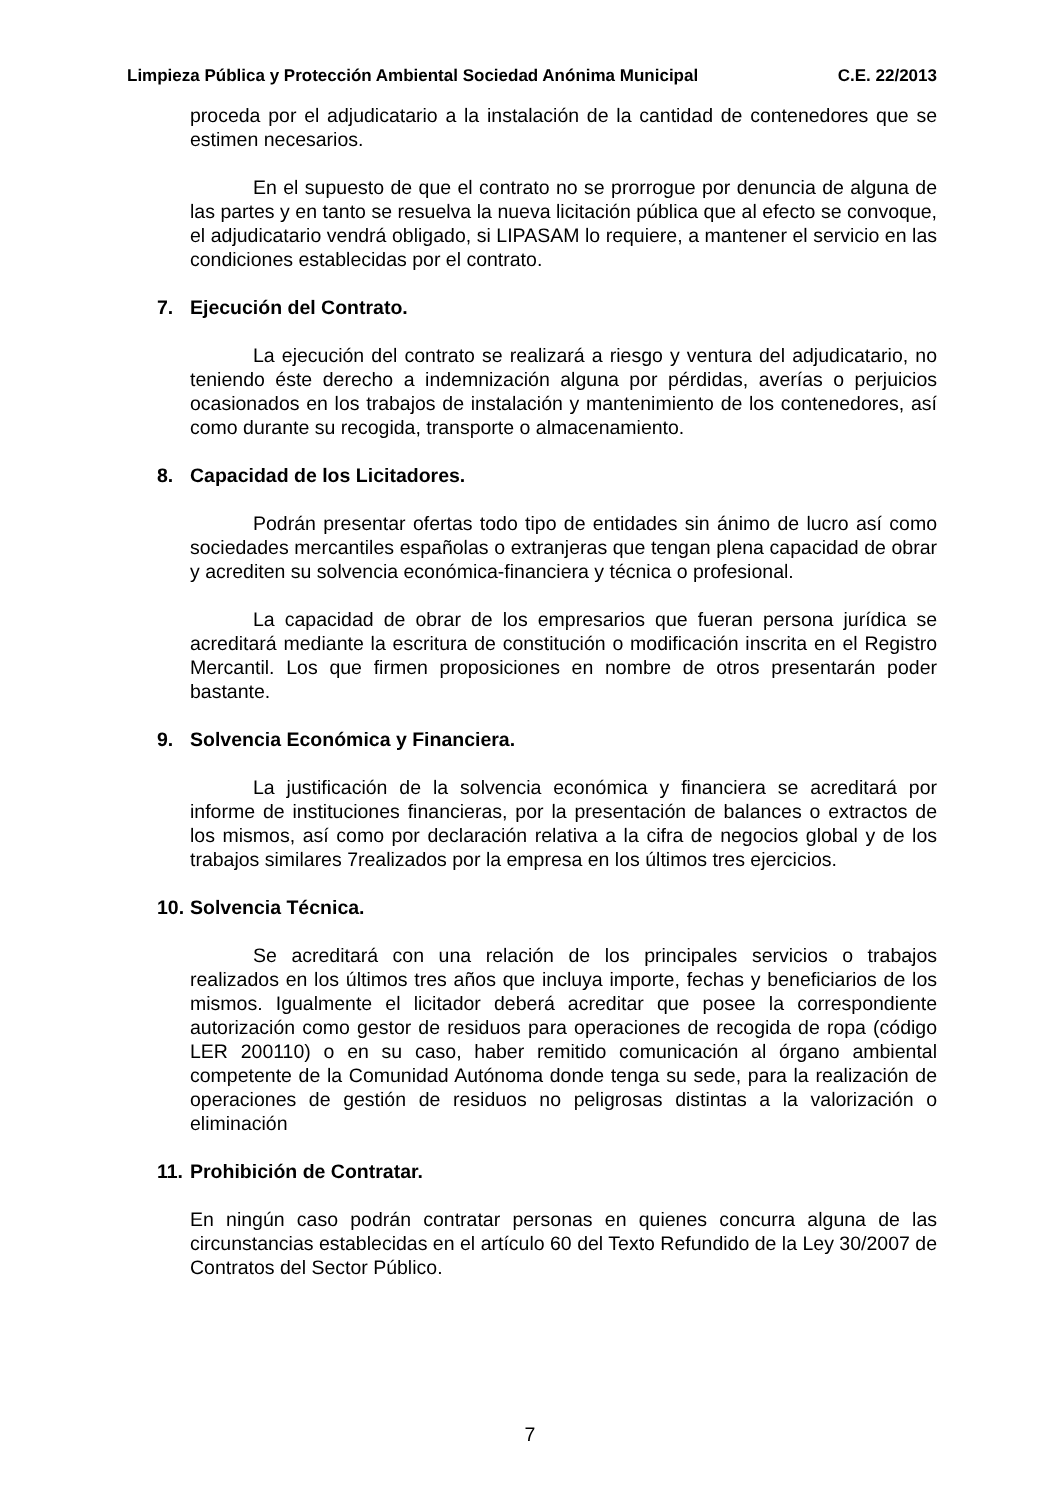Limpieza Pública y Protección Ambiental Sociedad Anónima Municipal C.E. 22/2013
proceda por el adjudicatario a la instalación de la cantidad de contenedores que se estimen necesarios.
En el supuesto de que el contrato no se prorrogue por denuncia de alguna de las partes y en tanto se resuelva la nueva licitación pública que al efecto se convoque, el adjudicatario vendrá obligado, si LIPASAM lo requiere, a mantener el servicio en las condiciones establecidas por el contrato.
7. Ejecución del Contrato.
La ejecución del contrato se realizará a riesgo y ventura del adjudicatario, no teniendo éste derecho a indemnización alguna por pérdidas, averías o perjuicios ocasionados en los trabajos de instalación y mantenimiento de los contenedores, así como durante su recogida, transporte o almacenamiento.
8. Capacidad de los Licitadores.
Podrán presentar ofertas todo tipo de entidades sin ánimo de lucro así como sociedades mercantiles españolas o extranjeras que tengan plena capacidad de obrar y acrediten su solvencia económica-financiera y técnica o profesional.
La capacidad de obrar de los empresarios que fueran persona jurídica se acreditará mediante la escritura de constitución o modificación inscrita en el Registro Mercantil. Los que firmen proposiciones en nombre de otros presentarán poder bastante.
9. Solvencia Económica y Financiera.
La justificación de la solvencia económica y financiera se acreditará por informe de instituciones financieras, por la presentación de balances o extractos de los mismos, así como por declaración relativa a la cifra de negocios global y de los trabajos similares 7realizados por la empresa en los últimos tres ejercicios.
10. Solvencia Técnica.
Se acreditará con una relación de los principales servicios o trabajos realizados en los últimos tres años que incluya importe, fechas y beneficiarios de los mismos. Igualmente el licitador deberá acreditar que posee la correspondiente autorización como gestor de residuos para operaciones de recogida de ropa (código LER 200110) o en su caso, haber remitido comunicación al órgano ambiental competente de la Comunidad Autónoma donde tenga su sede, para la realización de operaciones de gestión de residuos no peligrosas distintas a la valorización o eliminación
11. Prohibición de Contratar.
En ningún caso podrán contratar personas en quienes concurra alguna de las circunstancias establecidas en el artículo 60 del Texto Refundido de la Ley 30/2007 de Contratos del Sector Público.
7